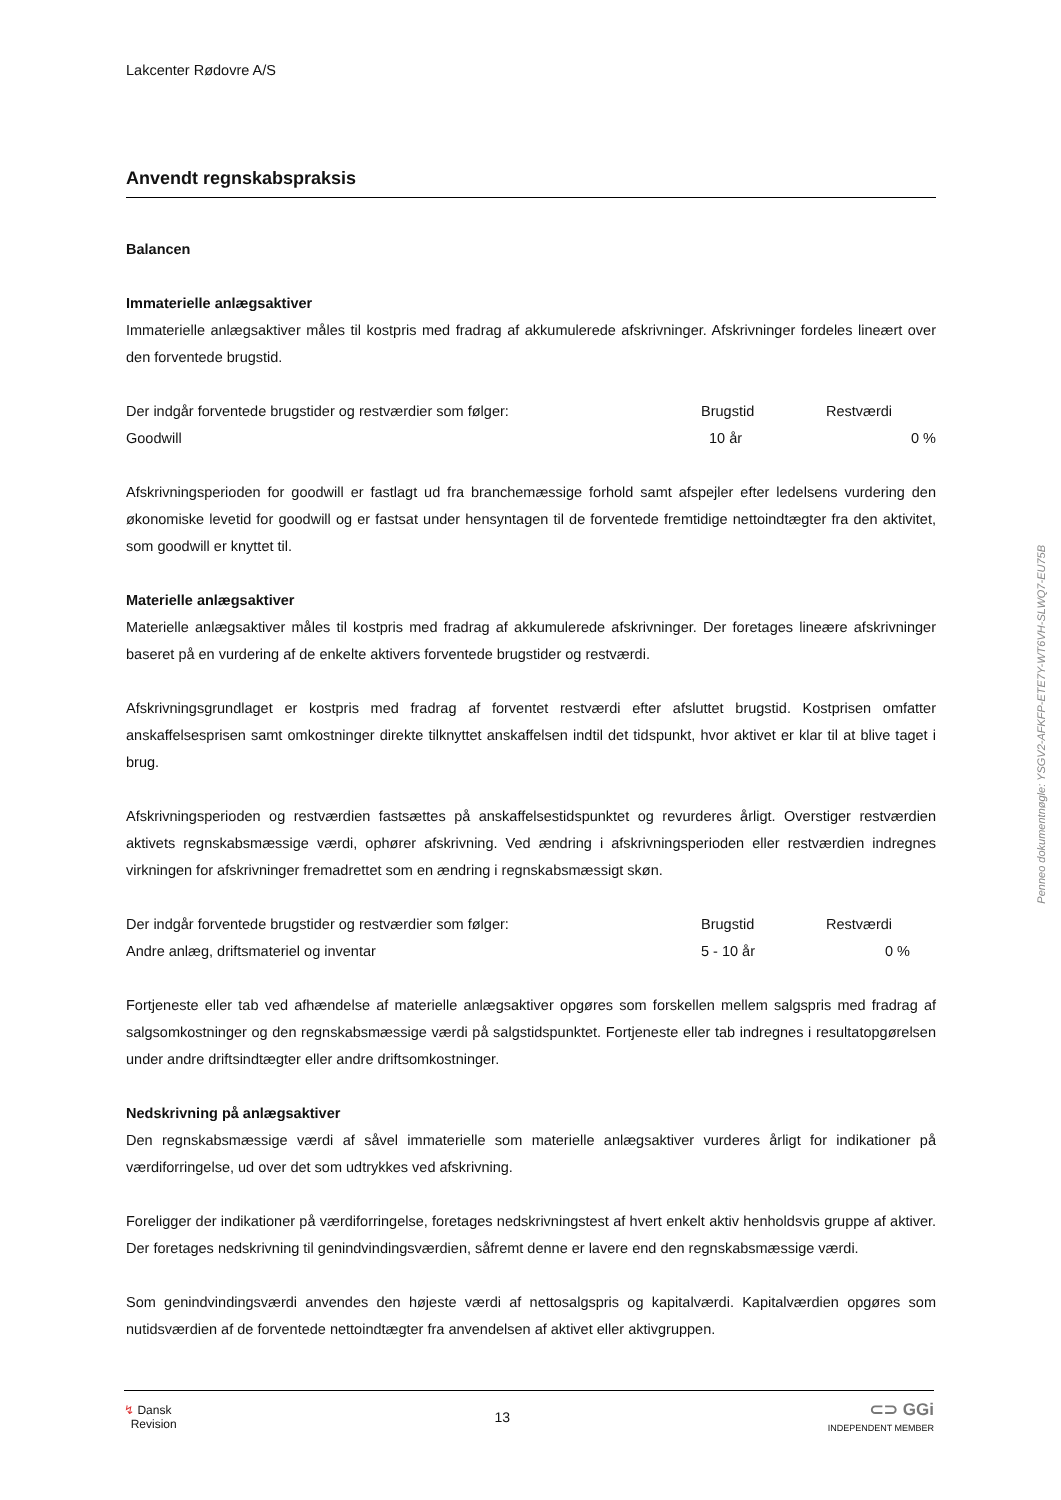Lakcenter Rødovre A/S
Anvendt regnskabspraksis
Balancen
Immaterielle anlægsaktiver
Immaterielle anlægsaktiver måles til kostpris med fradrag af akkumulerede afskrivninger. Afskrivninger fordeles lineært over den forventede brugstid.
| Der indgår forventede brugstider og restværdier som følger: | Brugstid | Restværdi |
| Goodwill | 10 år | 0 % |
Afskrivningsperioden for goodwill er fastlagt ud fra branchemæssige forhold samt afspejler efter ledelsens vurdering den økonomiske levetid for goodwill og er fastsat under hensyntagen til de forventede fremtidige nettoindtægter fra den aktivitet, som goodwill er knyttet til.
Materielle anlægsaktiver
Materielle anlægsaktiver måles til kostpris med fradrag af akkumulerede afskrivninger. Der foretages lineære afskrivninger baseret på en vurdering af de enkelte aktivers forventede brugstider og restværdi.
Afskrivningsgrundlaget er kostpris med fradrag af forventet restværdi efter afsluttet brugstid. Kostprisen omfatter anskaffelsesprisen samt omkostninger direkte tilknyttet anskaffelsen indtil det tidspunkt, hvor aktivet er klar til at blive taget i brug.
Afskrivningsperioden og restværdien fastsættes på anskaffelsestidspunktet og revurderes årligt. Overstiger restværdien aktivets regnskabsmæssige værdi, ophører afskrivning. Ved ændring i afskrivningsperioden eller restværdien indregnes virkningen for afskrivninger fremadrettet som en ændring i regnskabsmæssigt skøn.
| Der indgår forventede brugstider og restværdier som følger: | Brugstid | Restværdi |
| Andre anlæg, driftsmateriel og inventar | 5 - 10 år | 0 % |
Fortjeneste eller tab ved afhændelse af materielle anlægsaktiver opgøres som forskellen mellem salgspris med fradrag af salgsomkostninger og den regnskabsmæssige værdi på salgstidspunktet. Fortjeneste eller tab indregnes i resultatopgørelsen under andre driftsindtægter eller andre driftsomkostninger.
Nedskrivning på anlægsaktiver
Den regnskabsmæssige værdi af såvel immaterielle som materielle anlægsaktiver vurderes årligt for indikationer på værdiforringelse, ud over det som udtrykkes ved afskrivning.
Foreligger der indikationer på værdiforringelse, foretages nedskrivningstest af hvert enkelt aktiv henholdsvis gruppe af aktiver. Der foretages nedskrivning til genindvindingsværdien, såfremt denne er lavere end den regnskabsmæssige værdi.
Som genindvindingsværdi anvendes den højeste værdi af nettosalgspris og kapitalværdi. Kapitalværdien opgøres som nutidsværdien af de forventede nettoindtægter fra anvendelsen af aktivet eller aktivgruppen.
Penneo dokumentnøgle: YSGV2-AFKFP-ETE7Y-WT6VH-SLWQ7-EU75B
↯ Dansk
Revision
13
⊂⊃ GGi
INDEPENDENT MEMBER